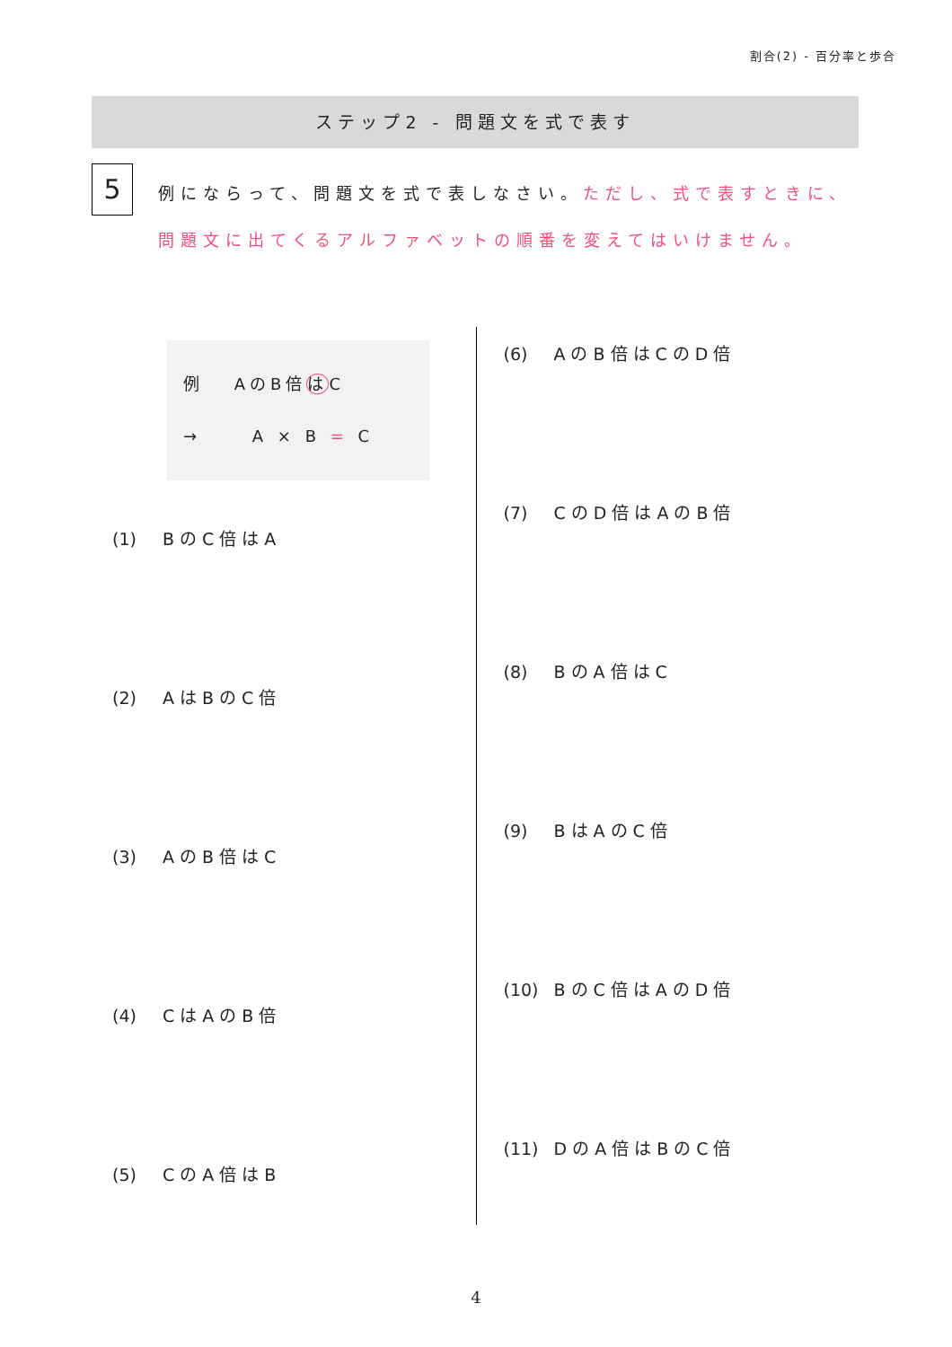割合(2) - 百分率と歩合
ステップ2 - 問題文を式で表す
5
例にならって、問題文を式で表しなさい。ただし、式で表すときに、問題文に出てくるアルファベットの順番を変えてはいけません。
例　 AのB倍はC
→　　 A × B = C
(1) BのC倍はA
(2) AはBのC倍
(3) AのB倍はC
(4) CはAのB倍
(5) CのA倍はB
(6) AのB倍はCのD倍
(7) CのD倍はAのB倍
(8) BのA倍はC
(9) BはAのC倍
(10) BのC倍はAのD倍
(11) DのA倍はBのC倍
4